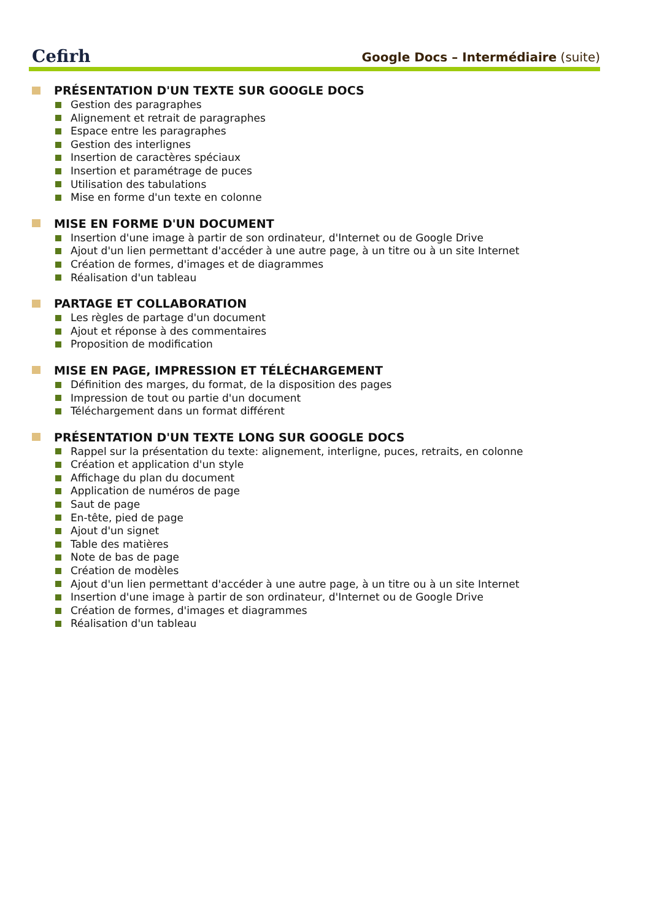Cefirh
Google Docs – Intermédiaire (suite)
PRÉSENTATION D'UN TEXTE SUR GOOGLE DOCS
Gestion des paragraphes
Alignement et retrait de paragraphes
Espace entre les paragraphes
Gestion des interlignes
Insertion de caractères spéciaux
Insertion et paramétrage de puces
Utilisation des tabulations
Mise en forme d'un texte en colonne
MISE EN FORME D'UN DOCUMENT
Insertion d'une image à partir de son ordinateur, d'Internet ou de Google Drive
Ajout d'un lien permettant d'accéder à une autre page, à un titre ou à un site Internet
Création de formes, d'images et de diagrammes
Réalisation d'un tableau
PARTAGE ET COLLABORATION
Les règles de partage d'un document
Ajout et réponse à des commentaires
Proposition de modification
MISE EN PAGE, IMPRESSION ET TÉLÉCHARGEMENT
Définition des marges, du format, de la disposition des pages
Impression de tout ou partie d'un document
Téléchargement dans un format différent
PRÉSENTATION D'UN TEXTE LONG SUR GOOGLE DOCS
Rappel sur la présentation du texte: alignement, interligne, puces, retraits, en colonne
Création et application d'un style
Affichage du plan du document
Application de numéros de page
Saut de page
En-tête, pied de page
Ajout d'un signet
Table des matières
Note de bas de page
Création de modèles
Ajout d'un lien permettant d'accéder à une autre page, à un titre ou à un site Internet
Insertion d'une image à partir de son ordinateur, d'Internet ou de Google Drive
Création de formes, d'images et diagrammes
Réalisation d'un tableau